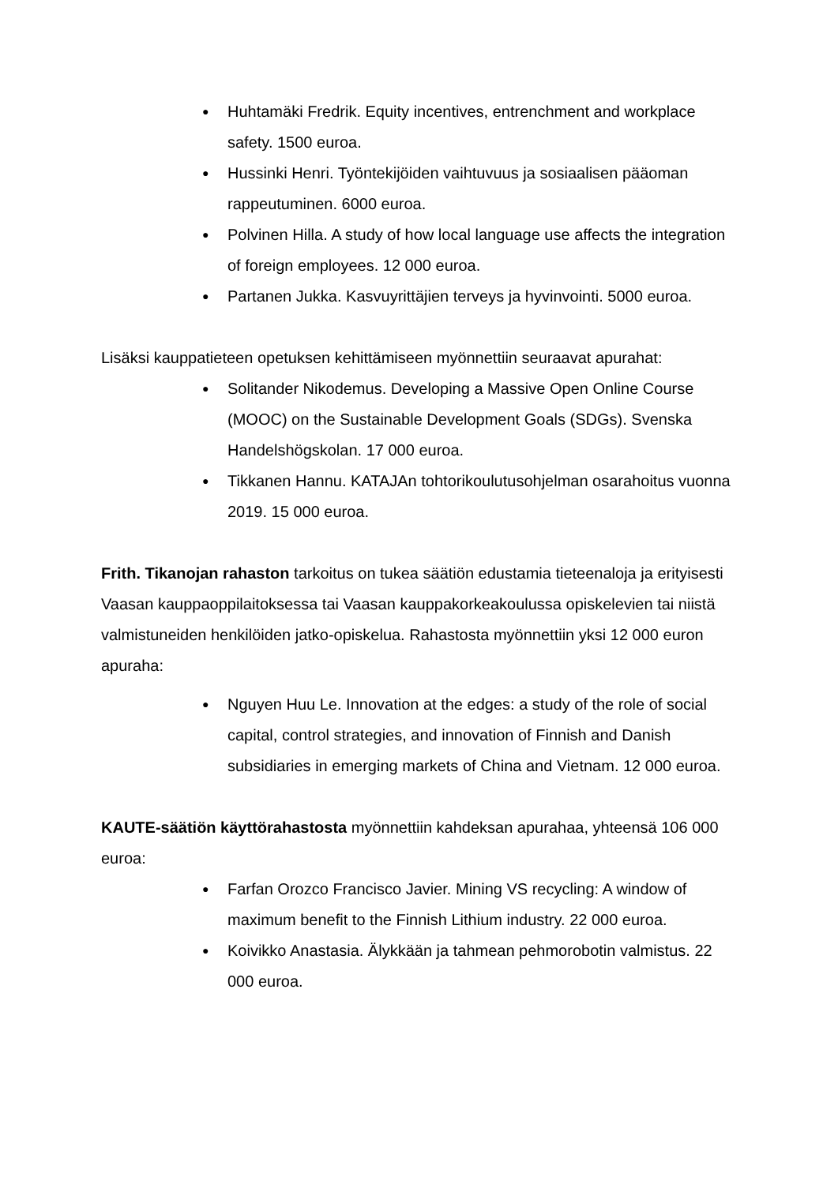● Huhtamäki Fredrik. Equity incentives, entrenchment and workplace safety. 1500 euroa.
● Hussinki Henri. Työntekijöiden vaihtuvuus ja sosiaalisen pääoman rappeutuminen. 6000 euroa.
● Polvinen Hilla. A study of how local language use affects the integration of foreign employees. 12 000 euroa.
● Partanen Jukka. Kasvuyrittäjien terveys ja hyvinvointi. 5000 euroa.
Lisäksi kauppatieteen opetuksen kehittämiseen myönnettiin seuraavat apurahat:
● Solitander Nikodemus. Developing a Massive Open Online Course (MOOC) on the Sustainable Development Goals (SDGs). Svenska Handelshögskolan. 17 000 euroa.
● Tikkanen Hannu. KATAJAn tohtorikoulutusohjelman osarahoitus vuonna 2019. 15 000 euroa.
Frith. Tikanojan rahaston tarkoitus on tukea säätiön edustamia tieteenaloja ja erityisesti Vaasan kauppaoppilaitoksessa tai Vaasan kauppakorkeakoulussa opiskelevien tai niistä valmistuneiden henkilöiden jatko-opiskelua. Rahastosta myönnettiin yksi 12 000 euron apuraha:
● Nguyen Huu Le. Innovation at the edges: a study of the role of social capital, control strategies, and innovation of Finnish and Danish subsidiaries in emerging markets of China and Vietnam. 12 000 euroa.
KAUTE-säätiön käyttörahastosta myönnettiin kahdeksan apurahaa, yhteensä 106 000 euroa:
● Farfan Orozco Francisco Javier. Mining VS recycling: A window of maximum benefit to the Finnish Lithium industry. 22 000 euroa.
● Koivikko Anastasia. Älykkään ja tahmean pehmorobotin valmistus. 22 000 euroa.